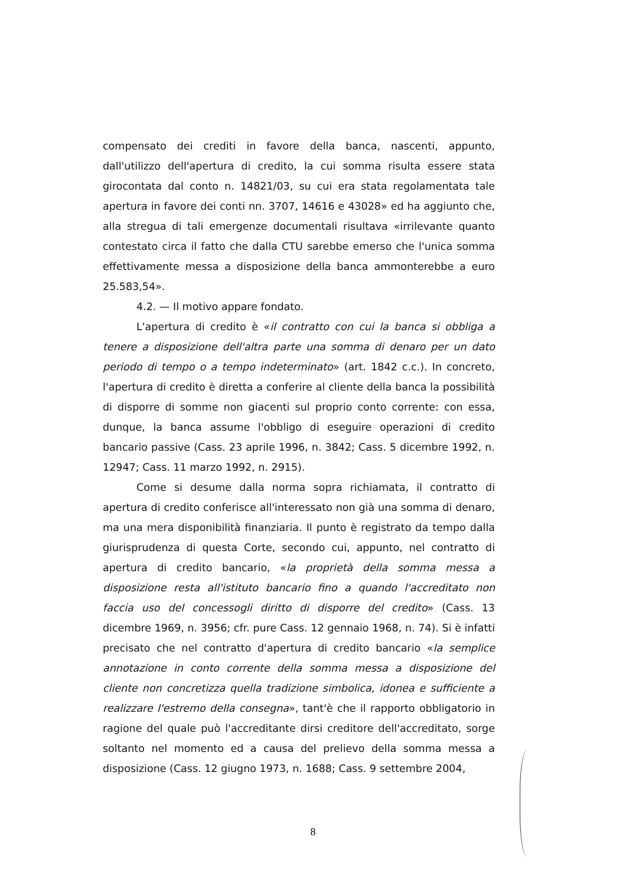compensato dei crediti in favore della banca, nascenti, appunto, dall'utilizzo dell'apertura di credito, la cui somma risulta essere stata girocontata dal conto n. 14821/03, su cui era stata regolamentata tale apertura in favore dei conti nn. 3707, 14616 e 43028» ed ha aggiunto che, alla stregua di tali emergenze documentali risultava «irrilevante quanto contestato circa il fatto che dalla CTU sarebbe emerso che l'unica somma effettivamente messa a disposizione della banca ammonterebbe a euro 25.583,54».
4.2. — Il motivo appare fondato.
L'apertura di credito è «il contratto con cui la banca si obbliga a tenere a disposizione dell'altra parte una somma di denaro per un dato periodo di tempo o a tempo indeterminato» (art. 1842 c.c.). In concreto, l'apertura di credito è diretta a conferire al cliente della banca la possibilità di disporre di somme non giacenti sul proprio conto corrente: con essa, dunque, la banca assume l'obbligo di eseguire operazioni di credito bancario passive (Cass. 23 aprile 1996, n. 3842; Cass. 5 dicembre 1992, n. 12947; Cass. 11 marzo 1992, n. 2915).
Come si desume dalla norma sopra richiamata, il contratto di apertura di credito conferisce all'interessato non già una somma di denaro, ma una mera disponibilità finanziaria. Il punto è registrato da tempo dalla giurisprudenza di questa Corte, secondo cui, appunto, nel contratto di apertura di credito bancario, «la proprietà della somma messa a disposizione resta all'istituto bancario fino a quando l'accreditato non faccia uso del concessogli diritto di disporre del credito» (Cass. 13 dicembre 1969, n. 3956; cfr. pure Cass. 12 gennaio 1968, n. 74). Si è infatti precisato che nel contratto d'apertura di credito bancario «la semplice annotazione in conto corrente della somma messa a disposizione del cliente non concretizza quella tradizione simbolica, idonea e sufficiente a realizzare l'estremo della consegna», tant'è che il rapporto obbligatorio in ragione del quale può l'accreditante dirsi creditore dell'accreditato, sorge soltanto nel momento ed a causa del prelievo della somma messa a disposizione (Cass. 12 giugno 1973, n. 1688; Cass. 9 settembre 2004,
8